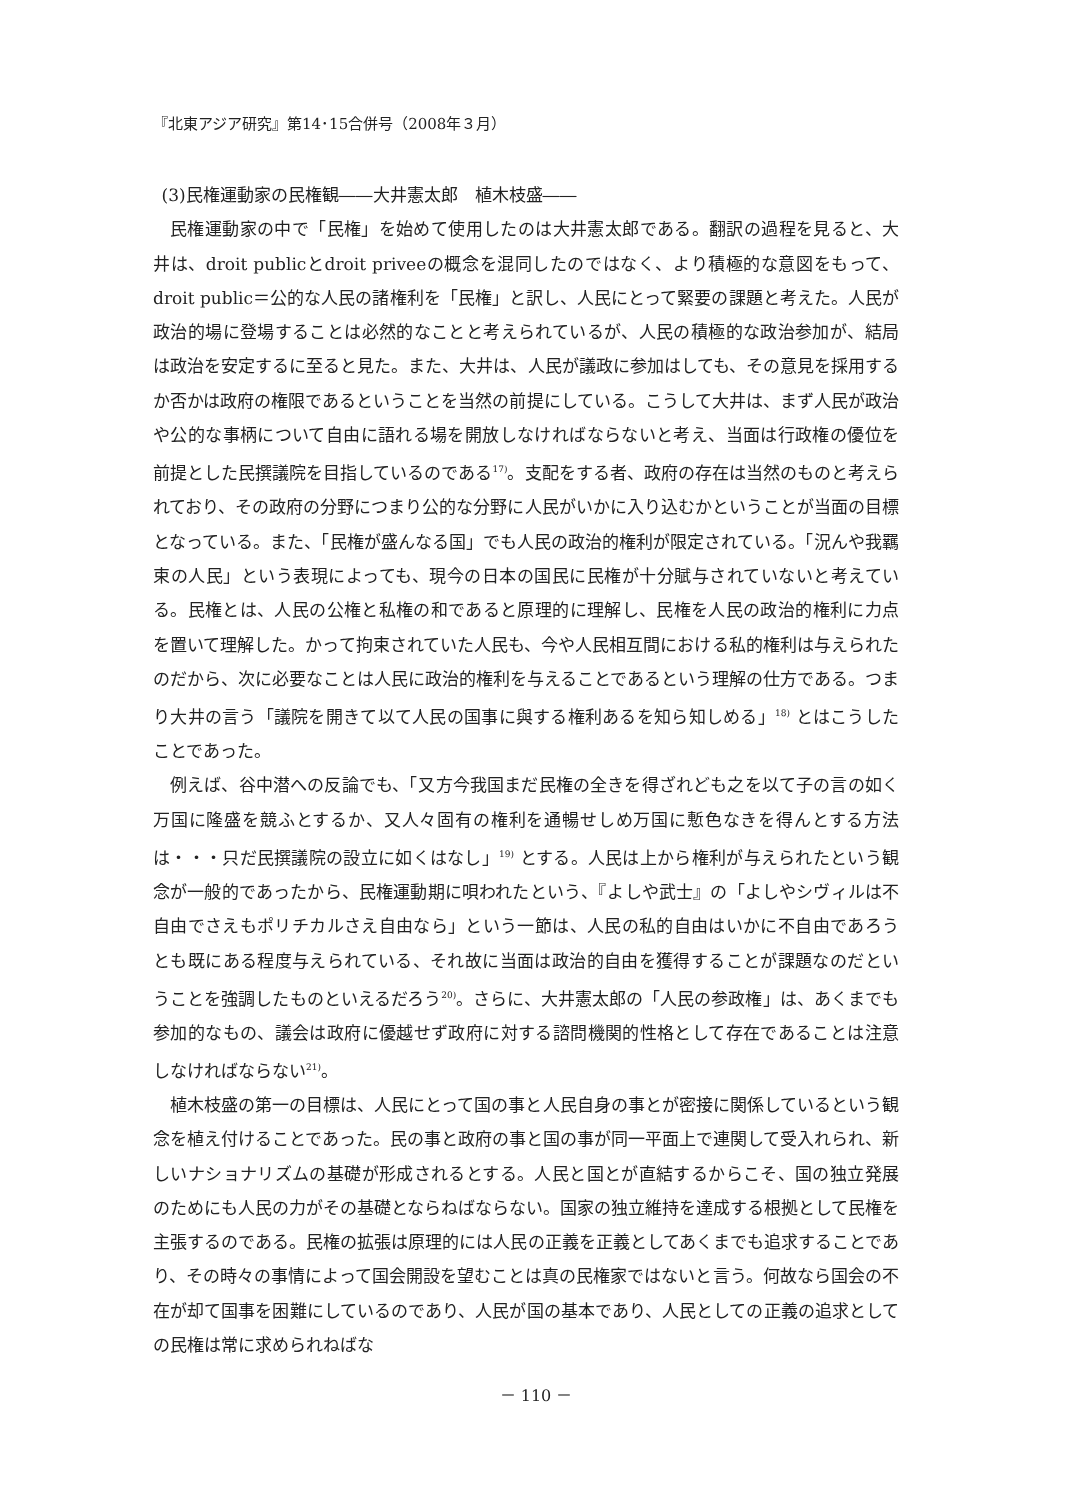『北東アジア研究』第14･15合併号（2008年３月）
(3)民権運動家の民権観――大井憲太郎　植木枝盛――
民権運動家の中で「民権」を始めて使用したのは大井憲太郎である。翻訳の過程を見ると、大井は、droit publicとdroit priveeの概念を混同したのではなく、より積極的な意図をもって、droit public＝公的な人民の諸権利を「民権」と訳し、人民にとって緊要の課題と考えた。人民が政治的場に登場することは必然的なことと考えられているが、人民の積極的な政治参加が、結局は政治を安定するに至ると見た。また、大井は、人民が議政に参加はしても、その意見を採用するか否かは政府の権限であるということを当然の前提にしている。こうして大井は、まず人民が政治や公的な事柄について自由に語れる場を開放しなければならないと考え、当面は行政権の優位を前提とした民撰議院を目指しているのである<sup>17)</sup>。支配をする者、政府の存在は当然のものと考えられており、その政府の分野につまり公的な分野に人民がいかに入り込むかということが当面の目標となっている。また、「民権が盛んなる国」でも人民の政治的権利が限定されている。「況んや我羈束の人民」という表現によっても、現今の日本の国民に民権が十分賦与されていないと考えている。民権とは、人民の公権と私権の和であると原理的に理解し、民権を人民の政治的権利に力点を置いて理解した。かって拘束されていた人民も、今や人民相互間における私的権利は与えられたのだから、次に必要なことは人民に政治的権利を与えることであるという理解の仕方である。つまり大井の言う「議院を開きて以て人民の国事に與する権利あるを知ら知しめる」<sup>18)</sup> とはこうしたことであった。
例えば、谷中潜への反論でも、「又方今我国まだ民権の全きを得ざれども之を以て子の言の如く万国に隆盛を競ふとするか、又人々固有の権利を通暢せしめ万国に慙色なきを得んとする方法は・・・只だ民撰議院の設立に如くはなし」<sup>19)</sup> とする。人民は上から権利が与えられたという観念が一般的であったから、民権運動期に唄われたという、『よしや武士』の「よしやシヴィルは不自由でさえもポリチカルさえ自由なら」という一節は、人民の私的自由はいかに不自由であろうとも既にある程度与えられている、それ故に当面は政治的自由を獲得することが課題なのだということを強調したものといえるだろう<sup>20)</sup>。さらに、大井憲太郎の「人民の参政権」は、あくまでも参加的なもの、議会は政府に優越せず政府に対する諮問機関的性格として存在であることは注意しなければならない<sup>21)</sup>。
植木枝盛の第一の目標は、人民にとって国の事と人民自身の事とが密接に関係しているという観念を植え付けることであった。民の事と政府の事と国の事が同一平面上で連関して受入れられ、新しいナショナリズムの基礎が形成されるとする。人民と国とが直結するからこそ、国の独立発展のためにも人民の力がその基礎とならねばならない。国家の独立維持を達成する根拠として民権を主張するのである。民権の拡張は原理的には人民の正義を正義としてあくまでも追求することであり、その時々の事情によって国会開設を望むことは真の民権家ではないと言う。何故なら国会の不在が却て国事を困難にしているのであり、人民が国の基本であり、人民としての正義の追求としての民権は常に求められねばな
－ 110 －